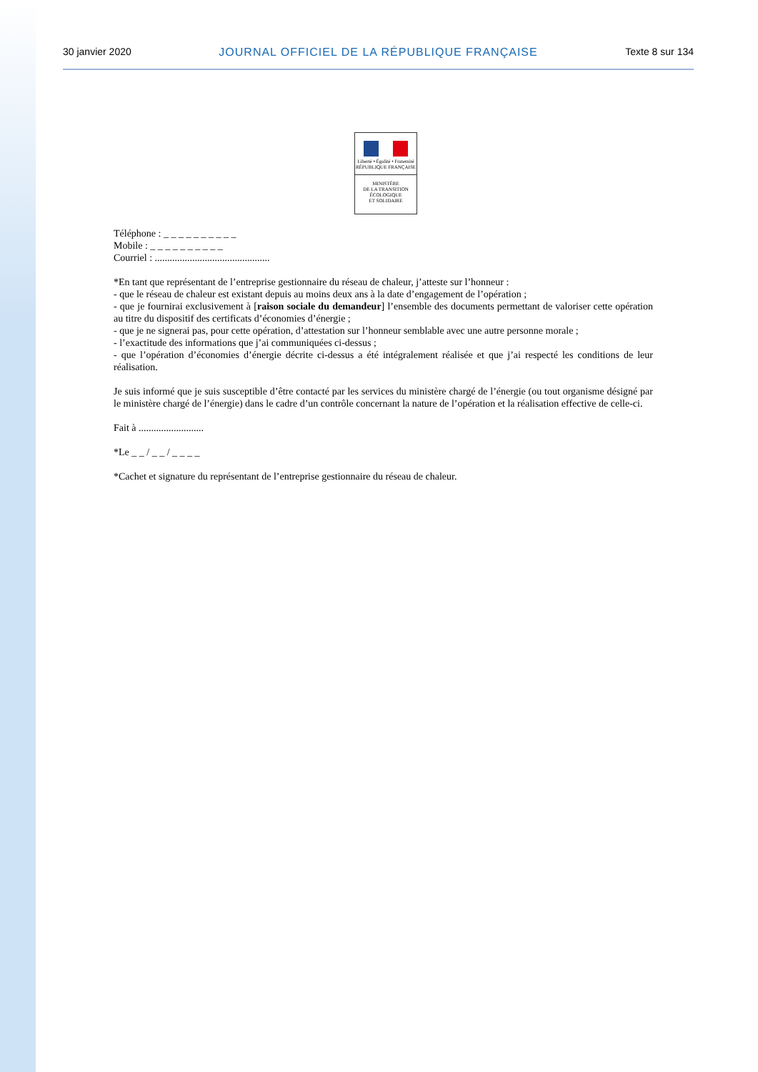30 janvier 2020 JOURNAL OFFICIEL DE LA RÉPUBLIQUE FRANÇAISE Texte 8 sur 134
Liberté • Égalité • Fraternité
RÉPUBLIQUE FRANÇAISE
MINISTÈRE
DE LA TRANSITION
ÉCOLOGIQUE
ET SOLIDAIRE
Téléphone : _ _ _ _ _ _ _ _ _ _
Mobile : _ _ _ _ _ _ _ _ _ _
Courriel : ..............................................
*En tant que représentant de l’entreprise gestionnaire du réseau de chaleur, j’atteste sur l’honneur :
- que le réseau de chaleur est existant depuis au moins deux ans à la date d’engagement de l’opération ;
- que je fournirai exclusivement à [raison sociale du demandeur] l’ensemble des documents permettant de valoriser cette opération au titre du dispositif des certificats d’économies d’énergie ;
- que je ne signerai pas, pour cette opération, d’attestation sur l’honneur semblable avec une autre personne morale ;
- l’exactitude des informations que j’ai communiquées ci-dessus ;
- que l’opération d’économies d’énergie décrite ci-dessus a été intégralement réalisée et que j’ai respecté les conditions de leur réalisation.
Je suis informé que je suis susceptible d’être contacté par les services du ministère chargé de l’énergie (ou tout organisme désigné par le ministère chargé de l’énergie) dans le cadre d’un contrôle concernant la nature de l’opération et la réalisation effective de celle-ci.
Fait à ..........................
*Le _ _ / _ _ / _ _ _ _
*Cachet et signature du représentant de l’entreprise gestionnaire du réseau de chaleur.